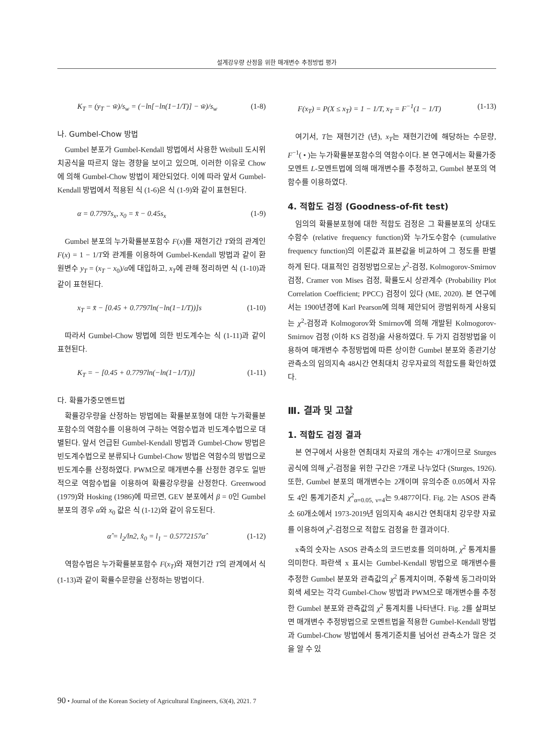설계강우량 산정을 위한 매개변수 추정방법 평가
K<sub>T</sub> = (y<sub>T</sub> − w̄)/s<sub>w</sub> = (−ln[−ln(1−1/T)] − w̄)/s<sub>w</sub> (1-8)
나. Gumbel-Chow 방법
Gumbel 분포가 Gumbel-Kendall 방법에서 사용한 Weibull 도시위치공식을 따르지 않는 경향을 보이고 있으며, 이러한 이유로 Chow에 의해 Gumbel-Chow 방법이 제안되었다. 이에 따라 앞서 Gumbel-Kendall 방법에서 적용된 식 (1-6)은 식 (1-9)와 같이 표현된다.
α = 0.7797s<sub>x</sub>, x<sub>0</sub> = x̄ − 0.45s<sub>x</sub> (1-9)
Gumbel 분포의 누가확률분포함수 F(x)를 재현기간 T와의 관계인 F(x) = 1 − 1/T와 관계를 이용하여 Gumbel-Kendall 방법과 같이 환원변수 y<sub>T</sub> = (x<sub>T</sub> − x<sub>0</sub>)/α에 대입하고, x<sub>T</sub>에 관해 정리하면 식 (1-10)과 같이 표현된다.
x<sub>T</sub> = x̄ − [0.45 + 0.7797ln(−ln(1−1/T))]s (1-10)
따라서 Gumbel-Chow 방법에 의한 빈도계수는 식 (1-11)과 같이 표현된다.
K<sub>T</sub> = − [0.45 + 0.7797ln(−ln(1−1/T))] (1-11)
다. 확률가중모멘트법
확률강우량을 산정하는 방법에는 확률분포형에 대한 누가확률분포함수의 역함수를 이용하여 구하는 역함수법과 빈도계수법으로 대별된다. 앞서 언급된 Gumbel-Kendall 방법과 Gumbel-Chow 방법은 빈도계수법으로 분류되나 Gumbel-Chow 방법은 역함수의 방법으로 빈도계수를 산정하였다. PWM으로 매개변수를 산정한 경우도 일반적으로 역함수법을 이용하여 확률강우량을 산정한다. Greenwood (1979)와 Hosking (1986)에 따르면, GEV 분포에서 β = 0인 Gumbel 분포의 경우 α와 x<sub>0</sub> 값은 식 (1-12)와 같이 유도된다.
α̂ = l<sub>2</sub>/ln2, x̂<sub>0</sub> = l<sub>1</sub> − 0.5772157α̂ (1-12)
역함수법은 누가확률분포함수 F(x<sub>T</sub>)와 재현기간 T의 관계에서 식 (1-13)과 같이 확률수문량을 산정하는 방법이다.
F(x<sub>T</sub>) = P(X ≤ x<sub>T</sub>) = 1 − 1/T, x<sub>T</sub> = F<sup>−1</sup>(1 − 1/T) (1-13)
여기서, T는 재현기간 (년), x<sub>T</sub>는 재현기간에 해당하는 수문량, F<sup>−1</sup>( • )는 누가확률분포함수의 역함수이다. 본 연구에서는 확률가중모멘트 L-모멘트법에 의해 매개변수를 추정하고, Gumbel 분포의 역함수를 이용하였다.
4. 적합도 검정 (Goodness-of-fit test)
임의의 확률분포형에 대한 적합도 검정은 그 확률분포의 상대도수함수 (relative frequency function)와 누가도수함수 (cumulative frequency function)의 이론값과 표본값을 비교하여 그 정도를 판별하게 된다. 대표적인 검정방법으로는 χ<sup>2</sup>-검정, Kolmogorov-Smirnov 검정, Cramer von Mises 검정, 확률도시 상관계수 (Probability Plot Correlation Coefficient; PPCC) 검정이 있다 (ME, 2020). 본 연구에서는 1900년경에 Karl Pearson에 의해 제안되어 광범위하게 사용되는 χ<sup>2</sup>-검정과 Kolmogorov와 Smirnov에 의해 개발된 Kolmogorov- Smirnov 검정 (이하 KS 검정)을 사용하였다. 두 가지 검정방법을 이용하여 매개변수 추정방법에 따른 상이한 Gumbel 분포와 종관기상관측소의 임의지속 48시간 연최대치 강우자료의 적합도를 확인하였다.
Ⅲ. 결과 및 고찰
1. 적합도 검정 결과
본 연구에서 사용한 연최대치 자료의 개수는 47개이므로 Sturges 공식에 의해 χ<sup>2</sup>-검정을 위한 구간은 7개로 나누었다 (Sturges, 1926). 또한, Gumbel 분포의 매개변수는 2개이며 유의수준 0.05에서 자유도 4인 통계기준치 χ<sup>2</sup><sub>α=0.05, ν=4</sub>는 9.4877이다. Fig. 2는 ASOS 관측소 60개소에서 1973-2019년 임의지속 48시간 연최대치 강우량 자료를 이용하여 χ<sup>2</sup>-검정으로 적합도 검정을 한 결과이다.
x축의 숫자는 ASOS 관측소의 코드번호를 의미하며, χ<sup>2</sup> 통계치를 의미한다. 파란색 x 표시는 Gumbel-Kendall 방법으로 매개변수를 추정한 Gumbel 분포와 관측값의 χ<sup>2</sup> 통계치이며, 주황색 동그라미와 회색 세모는 각각 Gumbel-Chow 방법과 PWM으로 매개변수를 추정한 Gumbel 분포와 관측값의 χ<sup>2</sup> 통계치를 나타낸다. Fig. 2를 살펴보면 매개변수 추정방법으로 모멘트법을 적용한 Gumbel-Kendall 방법과 Gumbel-Chow 방법에서 통계기준치를 넘어선 관측소가 많은 것을 알 수 있
90 • Journal of the Korean Society of Agricultural Engineers, 63(4), 2021. 7